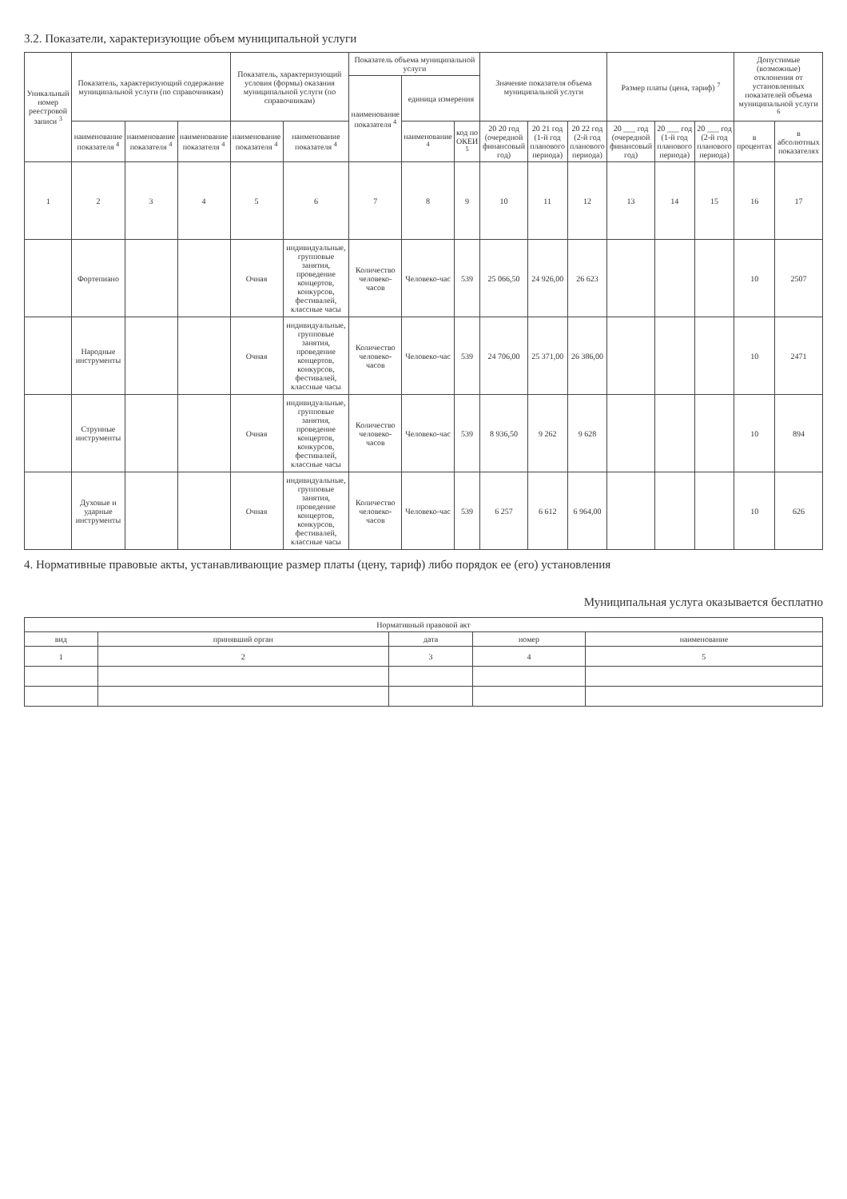3.2. Показатели, характеризующие объем муниципальной услуги
| Уникальный номер реестровой записи <sup>3</sup> | Показатель, характеризующий содержание муниципальной услуги (по справочникам) | | | Показатель, характеризующий условия (формы) оказания муниципальной услуги (по справочникам) | | Показатель объема муниципальной услуги | | | Значение показателя объема муниципальной услуги | | | Размер платы (цена, тариф) <sup>7</sup> | | | Допустимые (возможные) отклонения от установленных показателей объема муниципальной услуги <sup>6</sup> | |
| --- | --- | --- | --- | --- | --- | --- | --- | --- | --- | --- | --- | --- | --- | --- | --- | --- |
| | | | | | | наименование показателя <sup>4</sup> | единица измерения | | | | | | | | | |
| | наименование показателя <sup>4</sup> | наименование показателя <sup>4</sup> | наименование показателя <sup>4</sup> | наименование показателя <sup>4</sup> | наименование показателя <sup>4</sup> | | наименование <sup>4</sup> | код по ОКЕИ <sup>5</sup> | 20 20 год (очередной финансовый год) | 20 21 год (1-й год планового периода) | 20 22 год (2-й год планового периода) | 20 ___ год (очередной финансовый год) | 20 ___ год (1-й год планового периода) | 20 ___ год (2-й год планового периода) | в процентах | в абсолютных показателях |
| 1 | 2 | 3 | 4 | 5 | 6 | 7 | 8 | 9 | 10 | 11 | 12 | 13 | 14 | 15 | 16 | 17 |
| | Фортепиано | | | Очная | индивидуальные, групповые занятия, проведение концертов, конкурсов, фестивалей, классные часы | Количество человеко-часов | Человеко-час | 539 | 25 066,50 | 24 926,00 | 26 623 | | | | 10 | 2507 |
| | Народные инструменты | | | Очная | индивидуальные, групповые занятия, проведение концертов, конкурсов, фестивалей, классные часы | Количество человеко-часов | Человеко-час | 539 | 24 706,00 | 25 371,00 | 26 386,00 | | | | 10 | 2471 |
| | Струнные инструменты | | | Очная | индивидуальные, групповые занятия, проведение концертов, конкурсов, фестивалей, классные часы | Количество человеко-часов | Человеко-час | 539 | 8 936,50 | 9 262 | 9 628 | | | | 10 | 894 |
| | Духовые и ударные инструменты | | | Очная | индивидуальные, групповые занятия, проведение концертов, конкурсов, фестивалей, классные часы | Количество человеко-часов | Человеко-час | 539 | 6 257 | 6 612 | 6 964,00 | | | | 10 | 626 |
4. Нормативные правовые акты, устанавливающие размер платы (цену, тариф) либо порядок ее (его) установления
Муниципальная услуга оказывается бесплатно
| Нормативный правовой акт | | | | |
| --- | --- | --- | --- | --- |
| вид | принявший орган | дата | номер | наименование |
| 1 | 2 | 3 | 4 | 5 |